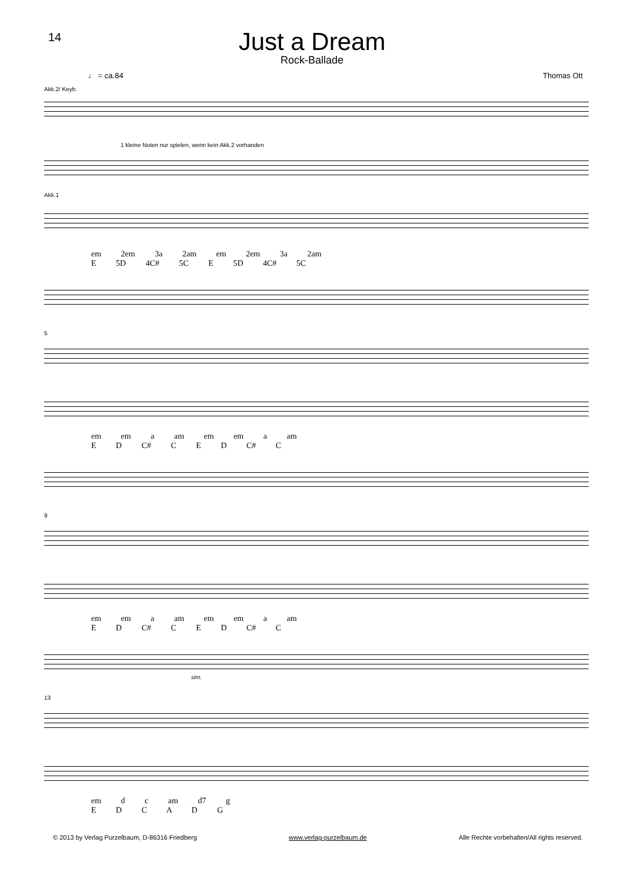14
Just a Dream
Rock-Ballade
♩ = ca.84 Thomas Ott
Akk.2/ Keyb.
1 kleine Noten nur spielen, wenn kein Akk.2 vorhanden
Akk.1
em 2em 3a 2am em 2em 3a 2am
E 5D 4C# 5C E 5D 4C# 5C
5
em em a am em em a am
E D C# C E D C# C
9
em em a am em em a am
E D C# C E D C# C
sim.
13
em d c am d7 g
E D C A D G
© 2013 by Verlag Purzelbaum, D-86316 Friedberg www.verlag-purzelbaum.de Alle Rechte vorbehalten/All rights reserved.